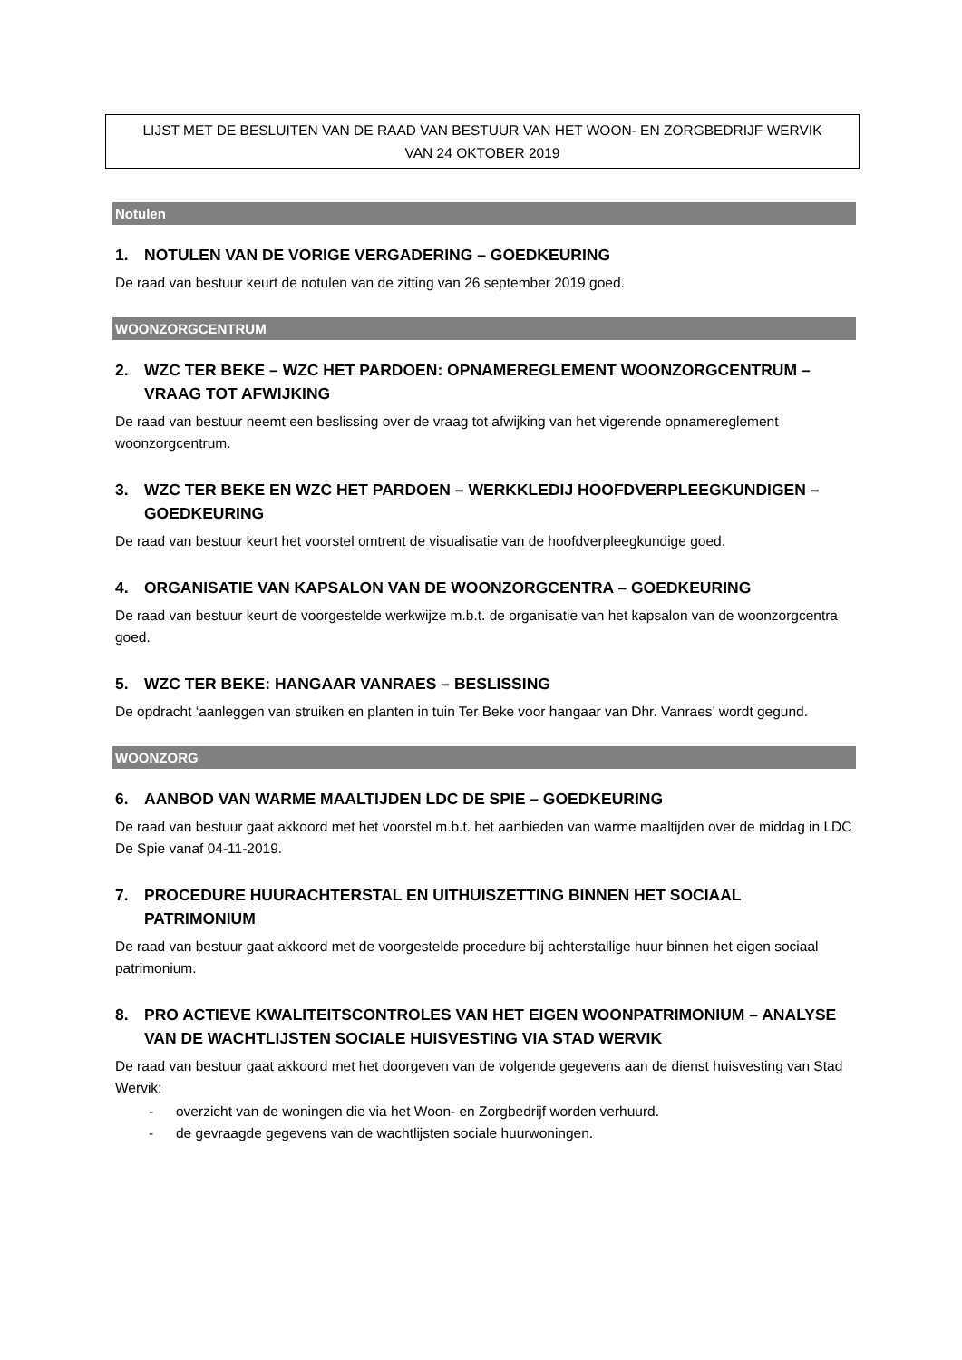LIJST MET DE BESLUITEN VAN DE RAAD VAN BESTUUR VAN HET WOON- EN ZORGBEDRIJF WERVIK
VAN 24 OKTOBER 2019
Notulen
1. NOTULEN VAN DE VORIGE VERGADERING – GOEDKEURING
De raad van bestuur keurt de notulen van de zitting van 26 september 2019 goed.
WOONZORGCENTRUM
2. WZC TER BEKE – WZC HET PARDOEN: OPNAMEREGLEMENT WOONZORGCENTRUM – VRAAG TOT AFWIJKING
De raad van bestuur neemt een beslissing over de vraag tot afwijking van het vigerende opnamereglement woonzorgcentrum.
3. WZC TER BEKE EN WZC HET PARDOEN – WERKKLEDIJ HOOFDVERPLEEGKUNDIGEN – GOEDKEURING
De raad van bestuur keurt het voorstel omtrent de visualisatie van de hoofdverpleegkundige goed.
4. ORGANISATIE VAN KAPSALON VAN DE WOONZORGCENTRA – GOEDKEURING
De raad van bestuur keurt de voorgestelde werkwijze m.b.t. de organisatie van het kapsalon van de woonzorgcentra goed.
5. WZC TER BEKE: HANGAAR VANRAES – BESLISSING
De opdracht ‘aanleggen van struiken en planten in tuin Ter Beke voor hangaar van Dhr. Vanraes’ wordt gegund.
WOONZORG
6. AANBOD VAN WARME MAALTIJDEN LDC DE SPIE – GOEDKEURING
De raad van bestuur gaat akkoord met het voorstel m.b.t. het aanbieden van warme maaltijden over de middag in LDC De Spie vanaf 04-11-2019.
7. PROCEDURE HUURACHTERSTAL EN UITHUISZETTING BINNEN HET SOCIAAL PATRIMONIUM
De raad van bestuur gaat akkoord met de voorgestelde procedure bij achterstallige huur binnen het eigen sociaal patrimonium.
8. PRO ACTIEVE KWALITEITSCONTROLES VAN HET EIGEN WOONPATRIMONIUM – ANALYSE VAN DE WACHTLIJSTEN SOCIALE HUISVESTING VIA STAD WERVIK
De raad van bestuur gaat akkoord met het doorgeven van de volgende gegevens aan de dienst huisvesting van Stad Wervik:
- overzicht van de woningen die via het Woon- en Zorgbedrijf worden verhuurd.
- de gevraagde gegevens van de wachtlijsten sociale huurwoningen.